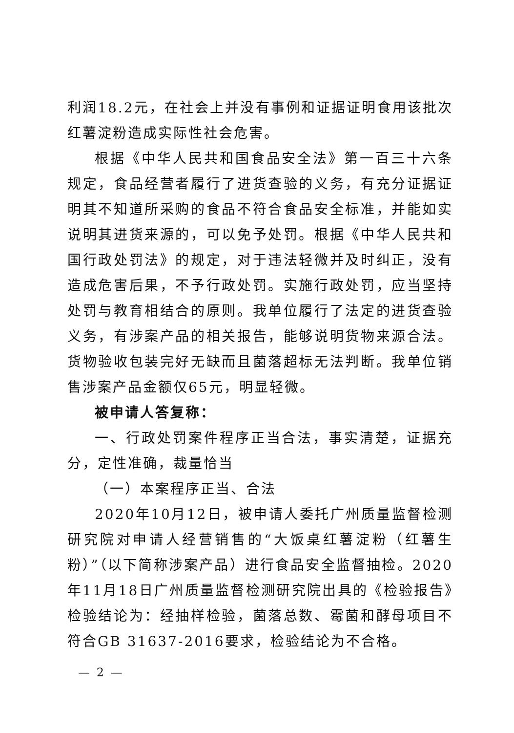利润18.2元，在社会上并没有事例和证据证明食用该批次红薯淀粉造成实际性社会危害。
根据《中华人民共和国食品安全法》第一百三十六条规定，食品经营者履行了进货查验的义务，有充分证据证明其不知道所采购的食品不符合食品安全标准，并能如实说明其进货来源的，可以免予处罚。根据《中华人民共和国行政处罚法》的规定，对于违法轻微并及时纠正，没有造成危害后果，不予行政处罚。实施行政处罚，应当坚持处罚与教育相结合的原则。我单位履行了法定的进货查验义务，有涉案产品的相关报告，能够说明货物来源合法。货物验收包装完好无缺而且菌落超标无法判断。我单位销售涉案产品金额仅65元，明显轻微。
被申请人答复称：
一、行政处罚案件程序正当合法，事实清楚，证据充分，定性准确，裁量恰当
（一）本案程序正当、合法
2020年10月12日，被申请人委托广州质量监督检测研究院对申请人经营销售的“大饭桌红薯淀粉（红薯生粉）”（以下简称涉案产品）进行食品安全监督抽检。2020年11月18日广州质量监督检测研究院出具的《检验报告》检验结论为：经抽样检验，菌落总数、霉菌和酵母项目不符合GB 31637-2016要求，检验结论为不合格。
— 2 —